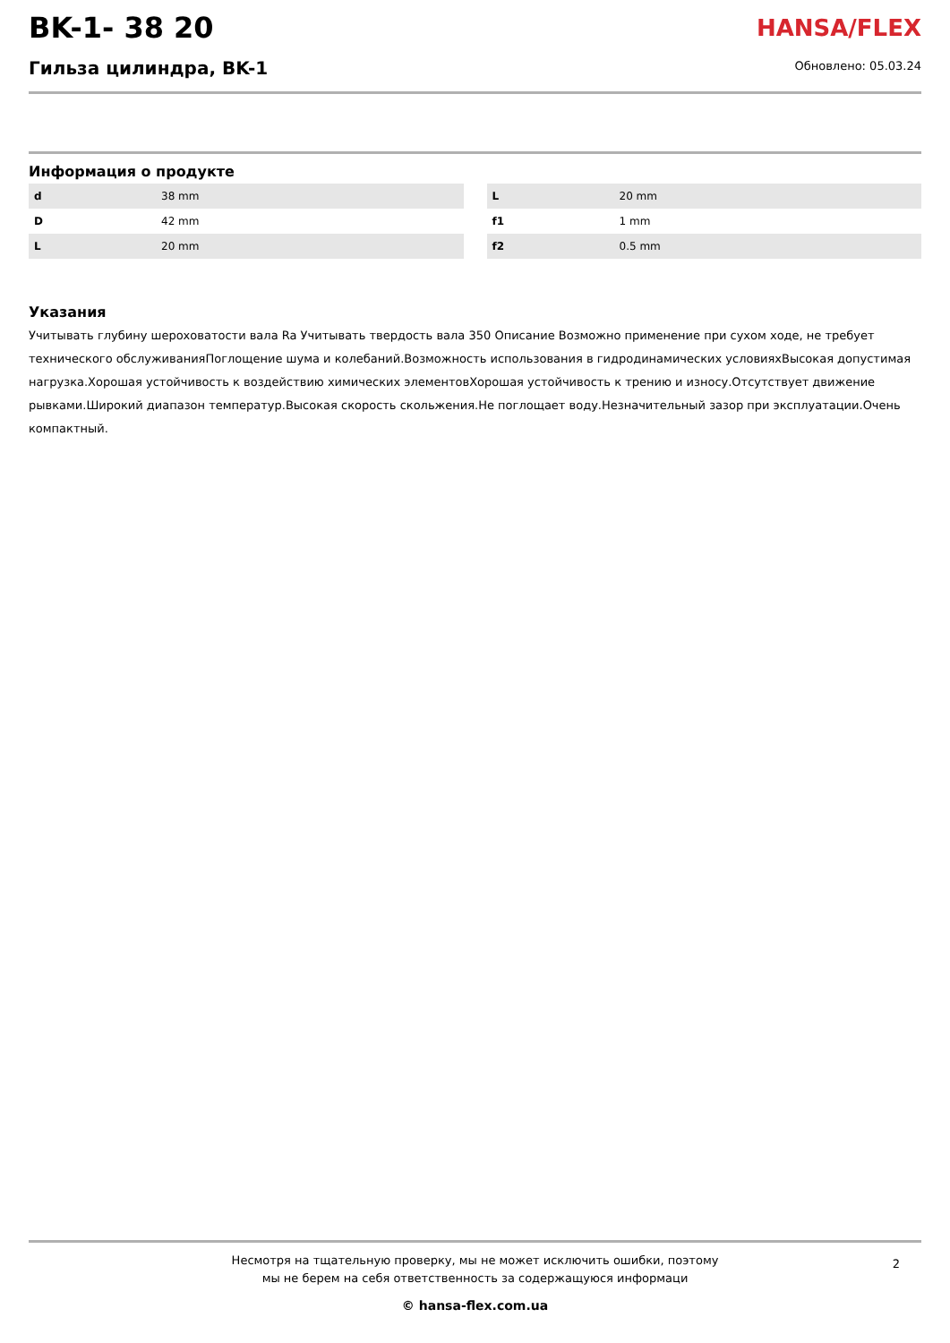BK-1- 38 20
Гильза цилиндра, BK-1
HANSA/FLEX
Обновлено: 05.03.24
Информация о продукте
| d | 38 mm |
| D | 42 mm |
| L | 20 mm |
| L | 20 mm |
| f1 | 1 mm |
| f2 | 0.5 mm |
Указания
Учитывать глубину шероховатости вала Ra Учитывать твердость вала 350 Описание Возможно применение при сухом ходе, не требует технического обслуживанияПоглощение шума и колебаний.Возможность использования в гидродинамических условияхВысокая допустимая нагрузка.Хорошая устойчивость к воздействию химических элементовХорошая устойчивость к трению и износу.Отсутствует движение рывками.Широкий диапазон температур.Высокая скорость скольжения.Не поглощает воду.Незначительный зазор при эксплуатации.Очень компактный.
Несмотря на тщательную проверку, мы не может исключить ошибки, поэтому
мы не берем на себя ответственность за содержащуюся информаци
2
© hansa-flex.com.ua